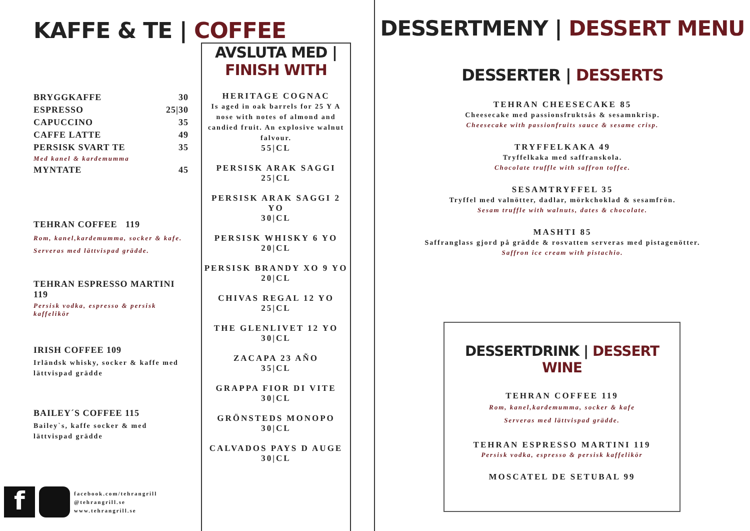KAFFE & TE | COFFEE
BRYGGKAFFE 30
ESPRESSO 25|30
CAPUCCINO 35
CAFFE LATTE 49
PERSISK SVART TE 35
Med kanel & kardemumma
MYNTATE 45
TEHRAN COFFEE 119
Rom, kanel,kardemumma, socker & kafe. Serveras med lättvispad grädde.
TEHRAN ESPRESSO MARTINI 119
Persisk vodka, espresso & persisk kaffelikör
IRISH COFFEE 109
Irländsk whisky, socker & kaffe med lättvispad grädde
BAILEY´S COFFEE 115
Bailey`s, kaffe socker & med lättvispad grädde
f
facebook.com/tehrangrill
@tehrangrill.se
www.tehrangrill.se
AVSLUTA MED | FINISH WITH
HERITAGE COGNAC
Is aged in oak barrels for 25 Y A nose with notes of almond and candied fruit. An explosive walnut falvour.
55|CL
PERSISK ARAK SAGGI
25|CL
PERSISK ARAK SAGGI 2 YO
30|CL
PERSISK WHISKY 6 YO
20|CL
PERSISK BRANDY XO 9 YO
20|CL
CHIVAS REGAL 12 YO
25|CL
THE GLENLIVET 12 YO
30|CL
ZACAPA 23 AÑO
35|CL
GRAPPA FIOR DI VITE
30|CL
GRÖNSTEDS MONOPO
30|CL
CALVADOS PAYS D AUGE
30|CL
DESSERTMENY | DESSERT MENU
DESSERTER | DESSERTS
TEHRAN CHEESECAKE 85
Cheesecake med passionsfruktsås & sesamnkrisp.
Cheesecake with passionfruits sauce & sesame crisp.
TRYFFELKAKA 49
Tryffelkaka med saffranskola.
Chocolate truffle with saffron toffee.
SESAMTRYFFEL 35
Tryffel med valnötter, dadlar, mörkchoklad & sesamfrön.
Sesam truffle with walnuts, dates & chocolate.
MASHTI 85
Saffranglass gjord på grädde & rosvatten serveras med pistagenötter.
Saffron ice cream with pistachio.
DESSERTDRINK | DESSERT WINE
TEHRAN COFFEE 119
Rom, kanel,kardemumma, socker & kafe
Serveras med lättvispad grädde.
TEHRAN ESPRESSO MARTINI 119
Persisk vodka, espresso & persisk kaffelikör
MOSCATEL DE SETUBAL 99